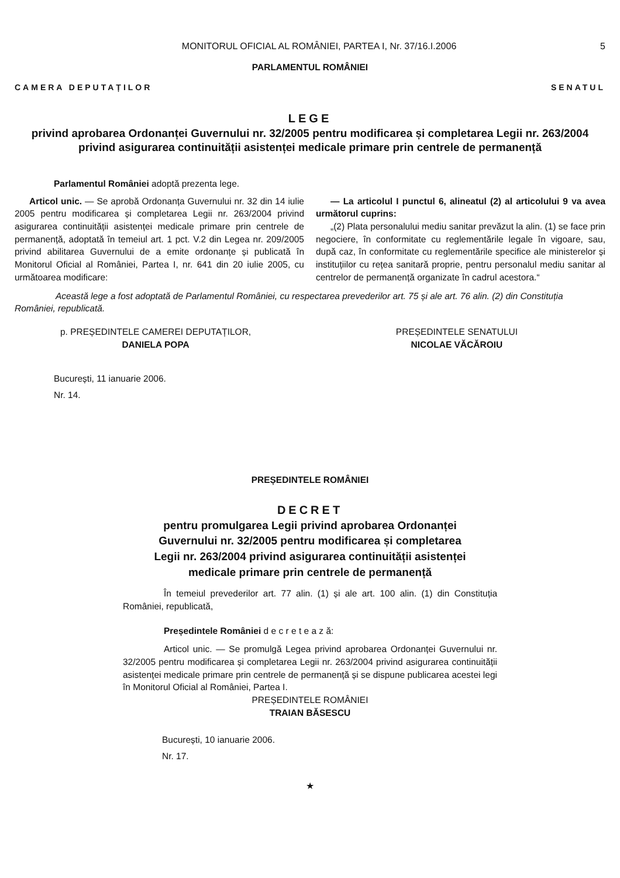MONITORUL OFICIAL AL ROMÂNIEI, PARTEA I, Nr. 37/16.I.2006 5
PARLAMENTUL ROMÂNIEI
CAMERA DEPUTAȚILOR SENATUL
LEGE
privind aprobarea Ordonanței Guvernului nr. 32/2005 pentru modificarea și completarea Legii nr. 263/2004 privind asigurarea continuității asistenței medicale primare prin centrele de permanență
Parlamentul României adoptă prezenta lege.
Articol unic. — Se aprobă Ordonanța Guvernului nr. 32 din 14 iulie 2005 pentru modificarea și completarea Legii nr. 263/2004 privind asigurarea continuității asistenței medicale primare prin centrele de permanență, adoptată în temeiul art. 1 pct. V.2 din Legea nr. 209/2005 privind abilitarea Guvernului de a emite ordonanțe și publicată în Monitorul Oficial al României, Partea I, nr. 641 din 20 iulie 2005, cu următoarea modificare:
— La articolul I punctul 6, alineatul (2) al articolului 9 va avea următorul cuprins:
„(2) Plata personalului mediu sanitar prevăzut la alin. (1) se face prin negociere, în conformitate cu reglementările legale în vigoare, sau, după caz, în conformitate cu reglementările specifice ale ministerelor și instituțiilor cu rețea sanitară proprie, pentru personalul mediu sanitar al centrelor de permanență organizate în cadrul acestora.“
Această lege a fost adoptată de Parlamentul României, cu respectarea prevederilor art. 75 și ale art. 76 alin. (2) din Constituția României, republicată.
p. PREȘEDINTELE CAMEREI DEPUTAȚILOR,
DANIELA POPA
PREȘEDINTELE SENATULUI
NICOLAE VĂCĂROIU
București, 11 ianuarie 2006.
Nr. 14.
PREȘEDINTELE ROMÂNIEI
DECRET
pentru promulgarea Legii privind aprobarea Ordonanței
Guvernului nr. 32/2005 pentru modificarea și completarea
Legii nr. 263/2004 privind asigurarea continuității asistenței
medicale primare prin centrele de permanență
În temeiul prevederilor art. 77 alin. (1) și ale art. 100 alin. (1) din Constituția României, republicată,
Președintele României d e c r e t e a z ă:
Articol unic. — Se promulgă Legea privind aprobarea Ordonanței Guvernului nr. 32/2005 pentru modificarea și completarea Legii nr. 263/2004 privind asigurarea continuității asistenței medicale primare prin centrele de permanență și se dispune publicarea acestei legi în Monitorul Oficial al României, Partea I.
PREȘEDINTELE ROMÂNIEI
TRAIAN BĂSESCU
București, 10 ianuarie 2006.
Nr. 17.
★